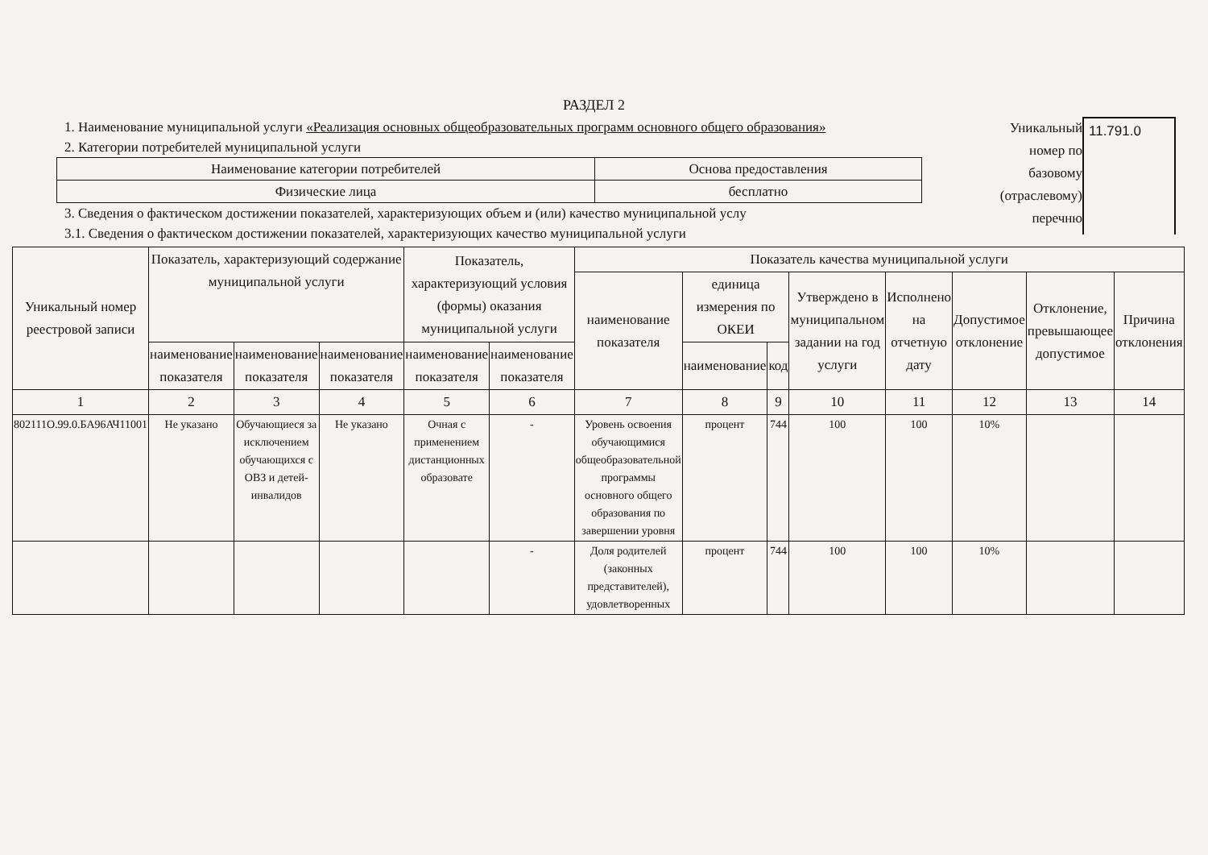РАЗДЕЛ 2
1. Наименование муниципальной услуги «Реализация основных общеобразовательных программ основного общего образования»
2. Категории потребителей муниципальной услуги
| Наименование категории потребителей | Основа предоставления |
| Физические лица | бесплатно |
3. Сведения о фактическом достижении показателей, характеризующих объем и (или) качество муниципальной услу
3.1. Сведения о фактическом достижении показателей, характеризующих качество муниципальной услуги
Уникальный номер по базовому (отраслевому) перечню
11.791.0
| Уникальный номер реестровой записи | Показатель, характеризующий содержание муниципальной услуги | | | Показатель, характеризующий условия (формы) оказания муниципальной услуги | | Показатель качества муниципальной услуги | | | | | | | |
| --- | --- | --- | --- | --- | --- | --- | --- | --- | --- | --- | --- | --- | --- |
| | | | | | | наименование показателя | единица измерения по ОКЕИ | | Утверждено в муниципальном задании на год услуги | Исполнено на отчетную дату | Допустимое отклонение | Отклонение, превышающее допустимое | Причина отклонения |
| | наименование показателя | наименование показателя | наименование показателя | наименование показателя | наименование показателя | | наименование | код | | | | | |
| 1 | 2 | 3 | 4 | 5 | 6 | 7 | 8 | 9 | 10 | 11 | 12 | 13 | 14 |
| 802111О.99.0.БА96АЧ11001 | Не указано | Обучающиеся за исключением обучающихся с ОВЗ и детей-инвалидов | Не указано | Очная с применением дистанционных образовате | - | Уровень освоения обучающимися общеобразовательной программы основного общего образования по завершении уровня | процент | 744 | 100 | 100 | 10% | | |
| | | | | | - | Доля родителей (законных представителей), удовлетворенных | процент | 744 | 100 | 100 | 10% | | |